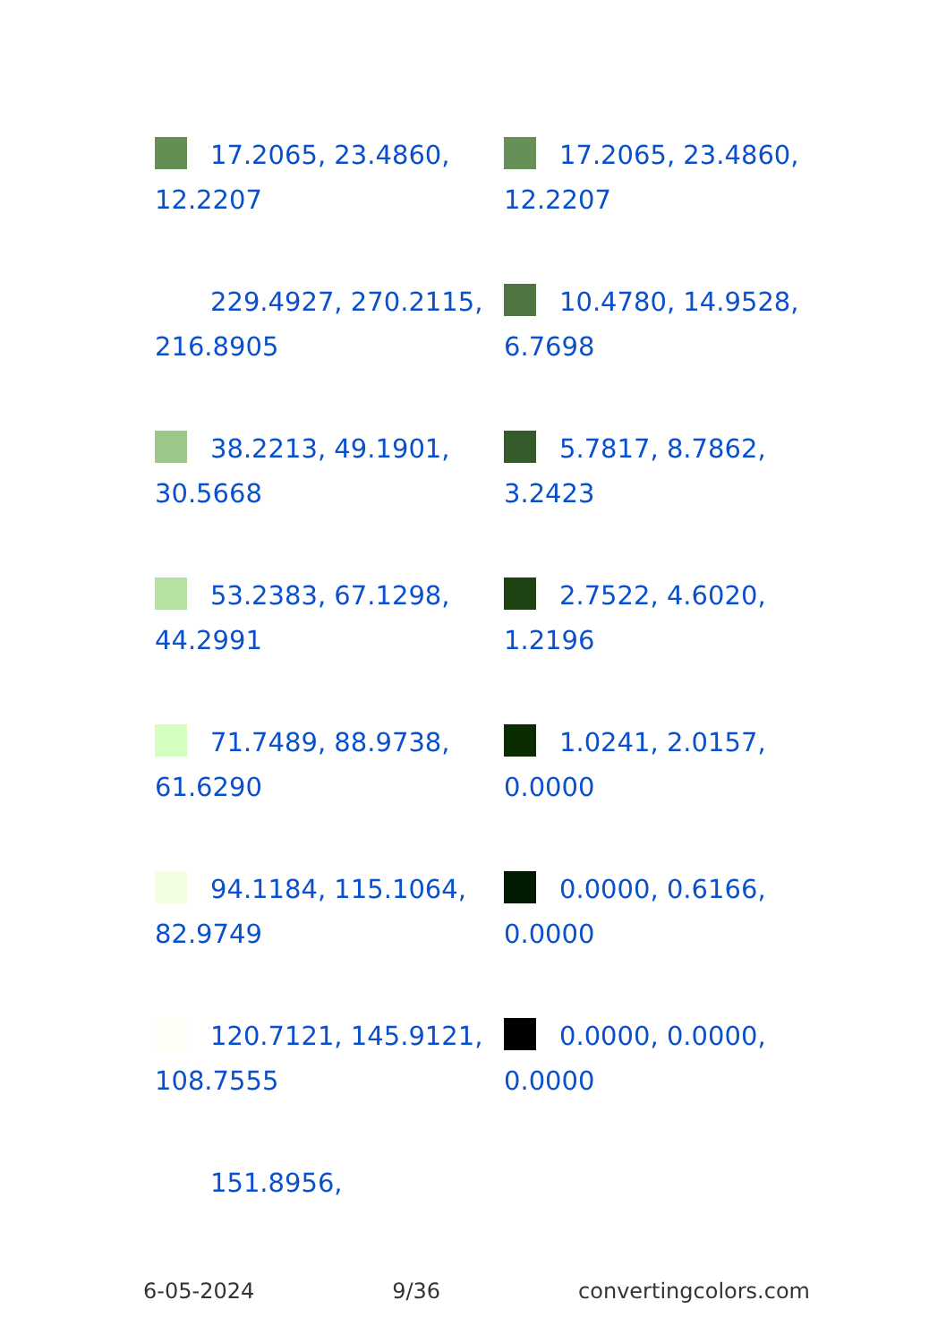17.2065, 23.4860, 12.2207
17.2065, 23.4860, 12.2207
229.4927, 270.2115, 216.8905
10.4780, 14.9528, 6.7698
38.2213, 49.1901, 30.5668
5.7817, 8.7862, 3.2423
53.2383, 67.1298, 44.2991
2.7522, 4.6020, 1.2196
71.7489, 88.9738, 61.6290
1.0241, 2.0157, 0.0000
94.1184, 115.1064, 82.9749
0.0000, 0.6166, 0.0000
120.7121, 145.9121, 108.7555
0.0000, 0.0000, 0.0000
151.8956,
6-05-2024 9/36 convertingcolors.com